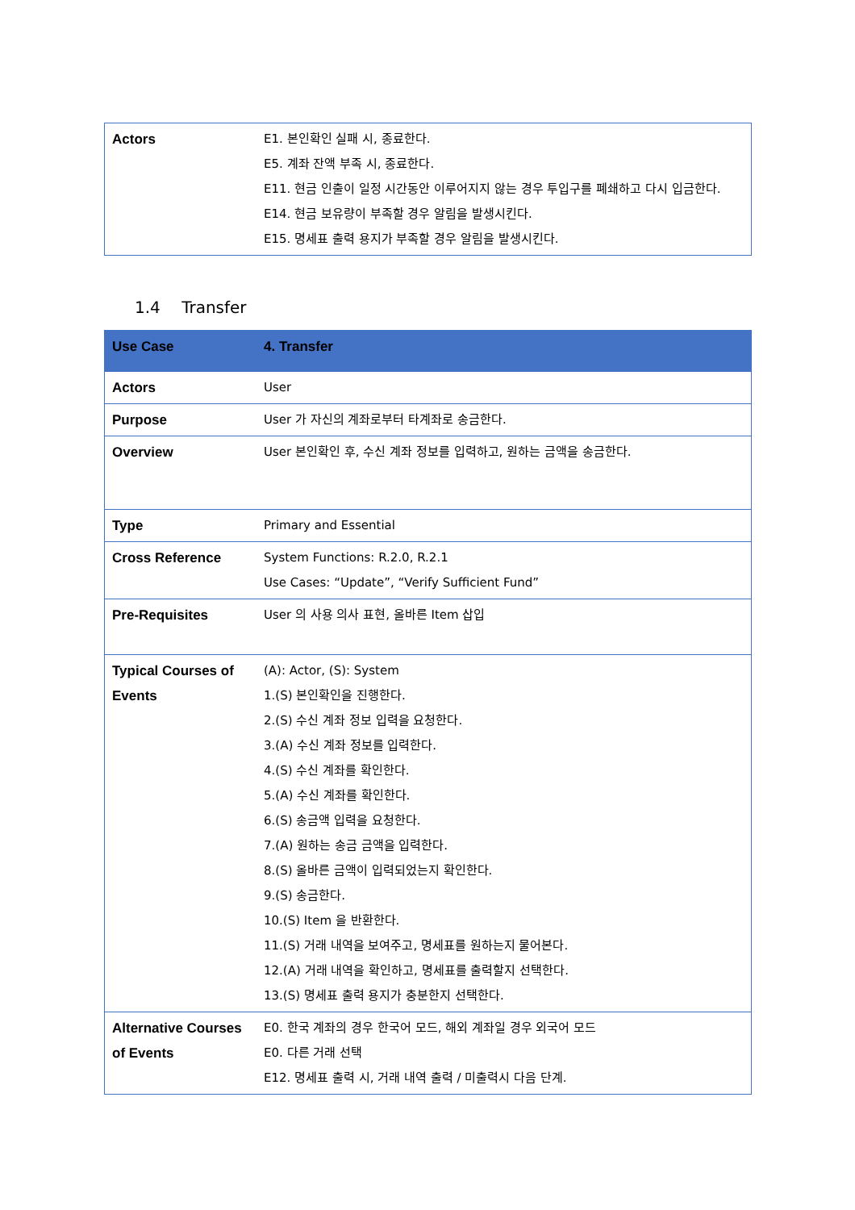| Actors | E1. 본인확인 실패 시, 종료한다. E5. 계좌 잔액 부족 시, 종료한다. E11. 현금 인출이 일정 시간동안 이루어지지 않는 경우 투입구를 폐쇄하고 다시 입금한다. E14. 현금 보유량이 부족할 경우 알림을 발생시킨다. E15. 명세표 출력 용지가 부족할 경우 알림을 발생시킨다. |
1.4 Transfer
| Use Case | 4. Transfer |
| Actors | User |
| Purpose | User 가 자신의 계좌로부터 타계좌로 송금한다. |
| Overview | User 본인확인 후, 수신 계좌 정보를 입력하고, 원하는 금액을 송금한다. |
| Type | Primary and Essential |
| Cross Reference | System Functions: R.2.0, R.2.1 Use Cases: “Update”, “Verify Sufficient Fund” |
| Pre-Requisites | User 의 사용 의사 표현, 올바른 Item 삽입 |
| Typical Courses of Events | (A): Actor, (S): System 1.(S) 본인확인을 진행한다. 2.(S) 수신 계좌 정보 입력을 요청한다. 3.(A) 수신 계좌 정보를 입력한다. 4.(S) 수신 계좌를 확인한다. 5.(A) 수신 계좌를 확인한다. 6.(S) 송금액 입력을 요청한다. 7.(A) 원하는 송금 금액을 입력한다. 8.(S) 올바른 금액이 입력되었는지 확인한다. 9.(S) 송금한다. 10.(S) Item 을 반환한다. 11.(S) 거래 내역을 보여주고, 명세표를 원하는지 물어본다. 12.(A) 거래 내역을 확인하고, 명세표를 출력할지 선택한다. 13.(S) 명세표 출력 용지가 충분한지 선택한다. |
| Alternative Courses of Events | E0. 한국 계좌의 경우 한국어 모드, 해외 계좌일 경우 외국어 모드 E0. 다른 거래 선택 E12. 명세표 출력 시, 거래 내역 출력 / 미출력시 다음 단계. |